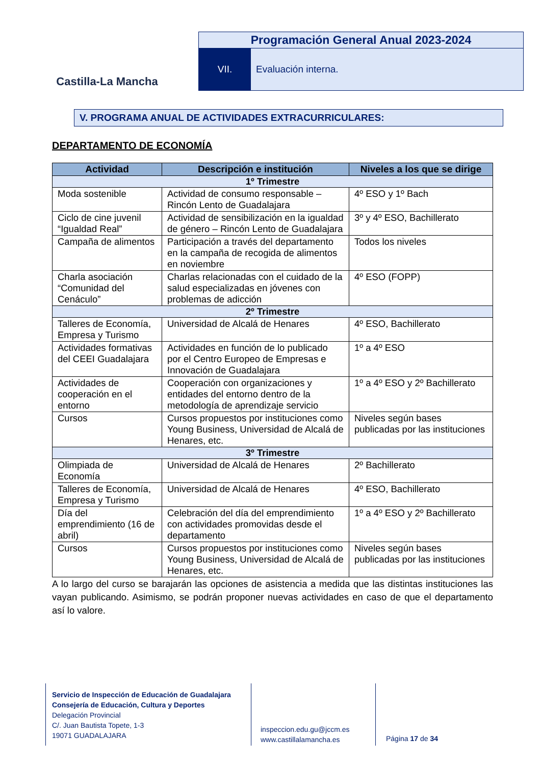Castilla-La Mancha
Programación General Anual 2023-2024
VII. Evaluación interna.
V. PROGRAMA ANUAL DE ACTIVIDADES EXTRACURRICULARES:
DEPARTAMENTO DE ECONOMÍA
| Actividad | Descripción e institución | Niveles a los que se dirige |
| --- | --- | --- |
| 1º Trimestre | | |
| Moda sostenible | Actividad de consumo responsable – Rincón Lento de Guadalajara | 4º ESO y 1º Bach |
| Ciclo de cine juvenil “Igualdad Real” | Actividad de sensibilización en la igualdad de género – Rincón Lento de Guadalajara | 3º y 4º ESO, Bachillerato |
| Campaña de alimentos | Participación a través del departamento en la campaña de recogida de alimentos en noviembre | Todos los niveles |
| Charla asociación “Comunidad del Cenáculo” | Charlas relacionadas con el cuidado de la salud especializadas en jóvenes con problemas de adicción | 4º ESO (FOPP) |
| 2º Trimestre | | |
| Talleres de Economía, Empresa y Turismo | Universidad de Alcalá de Henares | 4º ESO, Bachillerato |
| Actividades formativas del CEEI Guadalajara | Actividades en función de lo publicado por el Centro Europeo de Empresas e Innovación de Guadalajara | 1º a 4º ESO |
| Actividades de cooperación en el entorno | Cooperación con organizaciones y entidades del entorno dentro de la metodología de aprendizaje servicio | 1º a 4º ESO y 2º Bachillerato |
| Cursos | Cursos propuestos por instituciones como Young Business, Universidad de Alcalá de Henares, etc. | Niveles según bases publicadas por las instituciones |
| 3º Trimestre | | |
| Olimpiada de Economía | Universidad de Alcalá de Henares | 2º Bachillerato |
| Talleres de Economía, Empresa y Turismo | Universidad de Alcalá de Henares | 4º ESO, Bachillerato |
| Día del emprendimiento (16 de abril) | Celebración del día del emprendimiento con actividades promovidas desde el departamento | 1º a 4º ESO y 2º Bachillerato |
| Cursos | Cursos propuestos por instituciones como Young Business, Universidad de Alcalá de Henares, etc. | Niveles según bases publicadas por las instituciones |
A lo largo del curso se barajarán las opciones de asistencia a medida que las distintas instituciones las vayan publicando. Asimismo, se podrán proponer nuevas actividades en caso de que el departamento así lo valore.
Servicio de Inspección de Educación de Guadalajara
Consejería de Educación, Cultura y Deportes
Delegación Provincial
C/. Juan Bautista Topete, 1-3
19071 GUADALAJARA
inspeccion.edu.gu@jccm.es
www.castillalamancha.es
Página 17 de 34